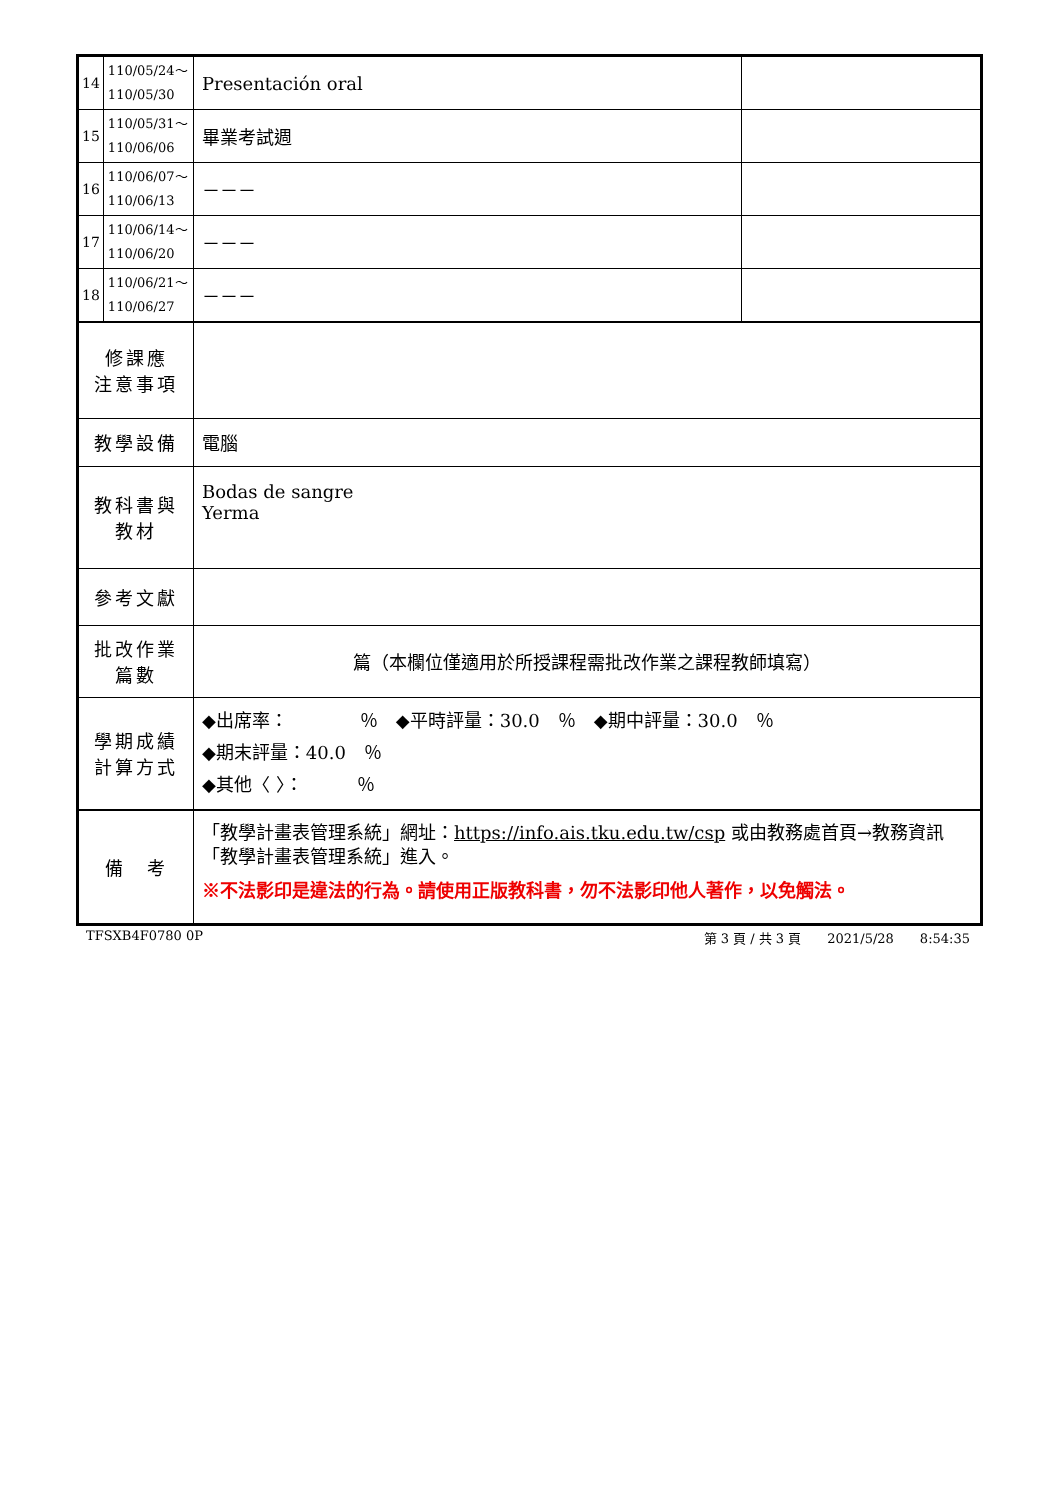| 14 | 110/05/24～ 110/05/30 | Presentación oral | |
| 15 | 110/05/31～ 110/06/06 | 畢業考試週 | |
| 16 | 110/06/07～ 110/06/13 | －－－ | |
| 17 | 110/06/14～ 110/06/20 | －－－ | |
| 18 | 110/06/21～ 110/06/27 | －－－ | |
| 修課應 注意事項 | | | |
| 教學設備 | | 電腦 | |
| 教科書與 教材 | | Bodas de sangre Yerma | |
| 參考文獻 | | | |
| 批改作業 篇數 | | 篇（本欄位僅適用於所授課程需批改作業之課程教師填寫） | |
| 學期成績 計算方式 | | ◆出席率： ％ ◆平時評量：30.0 ％ ◆期中評量：30.0 ％ ◆期末評量：40.0 ％ ◆其他〈 〉： ％ | |
| 備 考 | | 「教學計畫表管理系統」網址： https://info.ais.tku.edu.tw/csp 或由教務處首頁→教務資訊「教學計畫表管理系統」進入。 ※不法影印是違法的行為。請使用正版教科書，勿不法影印他人著作，以免觸法。 | |
TFSXB4F0780 0P 第 3 頁 / 共 3 頁　　2021/5/28　　8:54:35